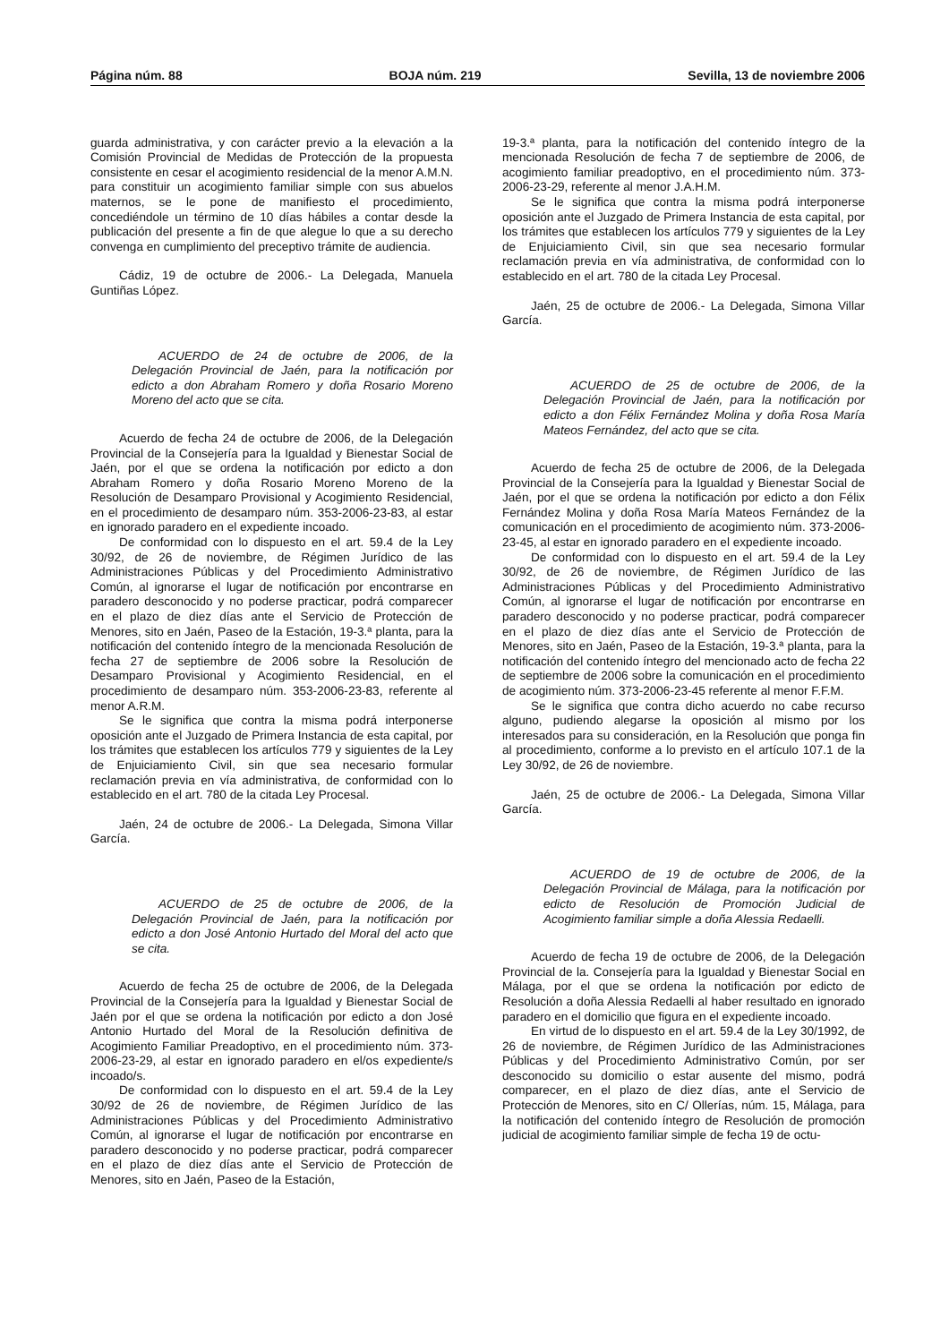Página núm. 88 BOJA núm. 219 Sevilla, 13 de noviembre 2006
guarda administrativa, y con carácter previo a la elevación a la Comisión Provincial de Medidas de Protección de la propuesta consistente en cesar el acogimiento residencial de la menor A.M.N. para constituir un acogimiento familiar simple con sus abuelos maternos, se le pone de manifiesto el procedimiento, concediéndole un término de 10 días hábiles a contar desde la publicación del presente a fin de que alegue lo que a su derecho convenga en cumplimiento del preceptivo trámite de audiencia.
Cádiz, 19 de octubre de 2006.- La Delegada, Manuela Guntiñas López.
ACUERDO de 24 de octubre de 2006, de la Delegación Provincial de Jaén, para la notificación por edicto a don Abraham Romero y doña Rosario Moreno Moreno del acto que se cita.
Acuerdo de fecha 24 de octubre de 2006, de la Delegación Provincial de la Consejería para la Igualdad y Bienestar Social de Jaén, por el que se ordena la notificación por edicto a don Abraham Romero y doña Rosario Moreno Moreno de la Resolución de Desamparo Provisional y Acogimiento Residencial, en el procedimiento de desamparo núm. 353-2006-23-83, al estar en ignorado paradero en el expediente incoado.
De conformidad con lo dispuesto en el art. 59.4 de la Ley 30/92, de 26 de noviembre, de Régimen Jurídico de las Administraciones Públicas y del Procedimiento Administrativo Común, al ignorarse el lugar de notificación por encontrarse en paradero desconocido y no poderse practicar, podrá comparecer en el plazo de diez días ante el Servicio de Protección de Menores, sito en Jaén, Paseo de la Estación, 19-3.ª planta, para la notificación del contenido íntegro de la mencionada Resolución de fecha 27 de septiembre de 2006 sobre la Resolución de Desamparo Provisional y Acogimiento Residencial, en el procedimiento de desamparo núm. 353-2006-23-83, referente al menor A.R.M.
Se le significa que contra la misma podrá interponerse oposición ante el Juzgado de Primera Instancia de esta capital, por los trámites que establecen los artículos 779 y siguientes de la Ley de Enjuiciamiento Civil, sin que sea necesario formular reclamación previa en vía administrativa, de conformidad con lo establecido en el art. 780 de la citada Ley Procesal.
Jaén, 24 de octubre de 2006.- La Delegada, Simona Villar García.
ACUERDO de 25 de octubre de 2006, de la Delegación Provincial de Jaén, para la notificación por edicto a don José Antonio Hurtado del Moral del acto que se cita.
Acuerdo de fecha 25 de octubre de 2006, de la Delegada Provincial de la Consejería para la Igualdad y Bienestar Social de Jaén por el que se ordena la notificación por edicto a don José Antonio Hurtado del Moral de la Resolución definitiva de Acogimiento Familiar Preadoptivo, en el procedimiento núm. 373-2006-23-29, al estar en ignorado paradero en el/os expediente/s incoado/s.
De conformidad con lo dispuesto en el art. 59.4 de la Ley 30/92 de 26 de noviembre, de Régimen Jurídico de las Administraciones Públicas y del Procedimiento Administrativo Común, al ignorarse el lugar de notificación por encontrarse en paradero desconocido y no poderse practicar, podrá comparecer en el plazo de diez días ante el Servicio de Protección de Menores, sito en Jaén, Paseo de la Estación,
19-3.ª planta, para la notificación del contenido íntegro de la mencionada Resolución de fecha 7 de septiembre de 2006, de acogimiento familiar preadoptivo, en el procedimiento núm. 373-2006-23-29, referente al menor J.A.H.M.
Se le significa que contra la misma podrá interponerse oposición ante el Juzgado de Primera Instancia de esta capital, por los trámites que establecen los artículos 779 y siguientes de la Ley de Enjuiciamiento Civil, sin que sea necesario formular reclamación previa en vía administrativa, de conformidad con lo establecido en el art. 780 de la citada Ley Procesal.
Jaén, 25 de octubre de 2006.- La Delegada, Simona Villar García.
ACUERDO de 25 de octubre de 2006, de la Delegación Provincial de Jaén, para la notificación por edicto a don Félix Fernández Molina y doña Rosa María Mateos Fernández, del acto que se cita.
Acuerdo de fecha 25 de octubre de 2006, de la Delegada Provincial de la Consejería para la Igualdad y Bienestar Social de Jaén, por el que se ordena la notificación por edicto a don Félix Fernández Molina y doña Rosa María Mateos Fernández de la comunicación en el procedimiento de acogimiento núm. 373-2006-23-45, al estar en ignorado paradero en el expediente incoado.
De conformidad con lo dispuesto en el art. 59.4 de la Ley 30/92, de 26 de noviembre, de Régimen Jurídico de las Administraciones Públicas y del Procedimiento Administrativo Común, al ignorarse el lugar de notificación por encontrarse en paradero desconocido y no poderse practicar, podrá comparecer en el plazo de diez días ante el Servicio de Protección de Menores, sito en Jaén, Paseo de la Estación, 19-3.ª planta, para la notificación del contenido íntegro del mencionado acto de fecha 22 de septiembre de 2006 sobre la comunicación en el procedimiento de acogimiento núm. 373-2006-23-45 referente al menor F.F.M.
Se le significa que contra dicho acuerdo no cabe recurso alguno, pudiendo alegarse la oposición al mismo por los interesados para su consideración, en la Resolución que ponga fin al procedimiento, conforme a lo previsto en el artículo 107.1 de la Ley 30/92, de 26 de noviembre.
Jaén, 25 de octubre de 2006.- La Delegada, Simona Villar García.
ACUERDO de 19 de octubre de 2006, de la Delegación Provincial de Málaga, para la notificación por edicto de Resolución de Promoción Judicial de Acogimiento familiar simple a doña Alessia Redaelli.
Acuerdo de fecha 19 de octubre de 2006, de la Delegación Provincial de la. Consejería para la Igualdad y Bienestar Social en Málaga, por el que se ordena la notificación por edicto de Resolución a doña Alessia Redaelli al haber resultado en ignorado paradero en el domicilio que figura en el expediente incoado.
En virtud de lo dispuesto en el art. 59.4 de la Ley 30/1992, de 26 de noviembre, de Régimen Jurídico de las Administraciones Públicas y del Procedimiento Administrativo Común, por ser desconocido su domicilio o estar ausente del mismo, podrá comparecer, en el plazo de diez días, ante el Servicio de Protección de Menores, sito en C/ Ollerías, núm. 15, Málaga, para la notificación del contenido íntegro de Resolución de promoción judicial de acogimiento familiar simple de fecha 19 de octu-